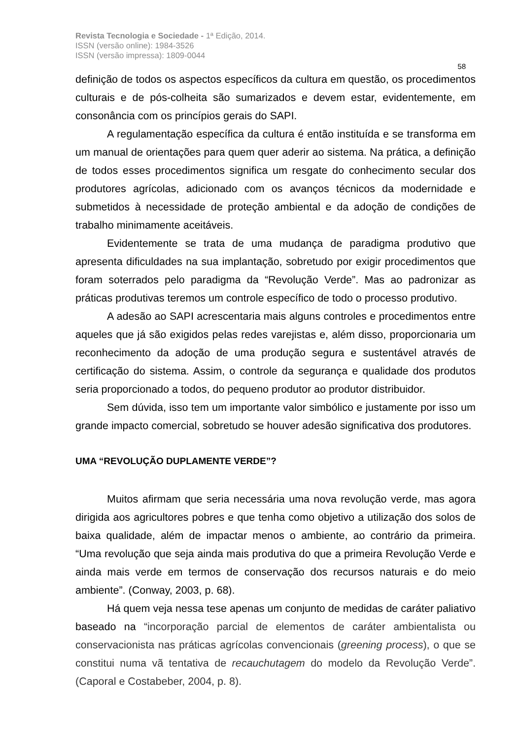Revista Tecnologia e Sociedade - 1ª Edição, 2014.
ISSN (versão online): 1984-3526
ISSN (versão impressa): 1809-0044
58
definição de todos os aspectos específicos da cultura em questão, os procedimentos culturais e de pós-colheita são sumarizados e devem estar, evidentemente, em consonância com os princípios gerais do SAPI.
A regulamentação específica da cultura é então instituída e se transforma em um manual de orientações para quem quer aderir ao sistema. Na prática, a definição de todos esses procedimentos significa um resgate do conhecimento secular dos produtores agrícolas, adicionado com os avanços técnicos da modernidade e submetidos à necessidade de proteção ambiental e da adoção de condições de trabalho minimamente aceitáveis.
Evidentemente se trata de uma mudança de paradigma produtivo que apresenta dificuldades na sua implantação, sobretudo por exigir procedimentos que foram soterrados pelo paradigma da “Revolução Verde”. Mas ao padronizar as práticas produtivas teremos um controle específico de todo o processo produtivo.
A adesão ao SAPI acrescentaria mais alguns controles e procedimentos entre aqueles que já são exigidos pelas redes varejistas e, além disso, proporcionaria um reconhecimento da adoção de uma produção segura e sustentável através de certificação do sistema. Assim, o controle da segurança e qualidade dos produtos seria proporcionado a todos, do pequeno produtor ao produtor distribuidor.
Sem dúvida, isso tem um importante valor simbólico e justamente por isso um grande impacto comercial, sobretudo se houver adesão significativa dos produtores.
UMA “REVOLUÇÃO DUPLAMENTE VERDE”?
Muitos afirmam que seria necessária uma nova revolução verde, mas agora dirigida aos agricultores pobres e que tenha como objetivo a utilização dos solos de baixa qualidade, além de impactar menos o ambiente, ao contrário da primeira. “Uma revolução que seja ainda mais produtiva do que a primeira Revolução Verde e ainda mais verde em termos de conservação dos recursos naturais e do meio ambiente”. (Conway, 2003, p. 68).
Há quem veja nessa tese apenas um conjunto de medidas de caráter paliativo baseado na “incorporação parcial de elementos de caráter ambientalista ou conservacionista nas práticas agrícolas convencionais (greening process), o que se constitui numa vã tentativa de recauchutagem do modelo da Revolução Verde”. (Caporal e Costabeber, 2004, p. 8).